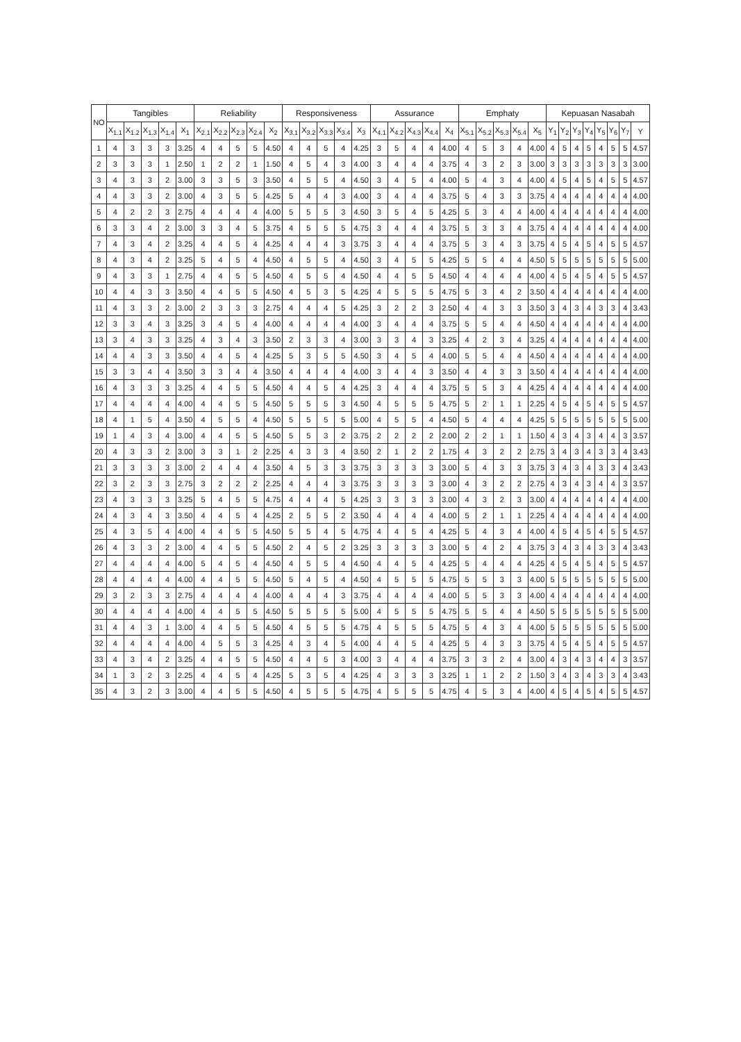| NO | Tangibles | | | | | Reliability | | | | | Responsiveness | | | | | Assurance | | | | | Emphaty | | | | | Kepuasan Nasabah | | | | | | | |
| --- | --- | --- | --- | --- | --- | --- | --- | --- | --- | --- | --- | --- | --- | --- | --- | --- | --- | --- | --- | --- | --- | --- | --- | --- | --- | --- | --- | --- | --- | --- | --- | --- | --- |
| | X<sub>1.1</sub> | X<sub>1.2</sub> | X<sub>1.3</sub> | X<sub>1.4</sub> | X<sub>1</sub> | X<sub>2.1</sub> | X<sub>2.2</sub> | X<sub>2.3</sub> | X<sub>2.4</sub> | X<sub>2</sub> | X<sub>3.1</sub> | X<sub>3.2</sub> | X<sub>3.3</sub> | X<sub>3.4</sub> | X<sub>3</sub> | X<sub>4.1</sub> | X<sub>4.2</sub> | X<sub>4.3</sub> | X<sub>4.4</sub> | X<sub>4</sub> | X<sub>5.1</sub> | X<sub>5.2</sub> | X<sub>5.3</sub> | X<sub>5.4</sub> | X<sub>5</sub> | Y<sub>1</sub> | Y<sub>2</sub> | Y<sub>3</sub> | Y<sub>4</sub> | Y<sub>5</sub> | Y<sub>6</sub> | Y<sub>7</sub> | Y |
| 1 | 4 | 3 | 3 | 3 | 3.25 | 4 | 4 | 5 | 5 | 4.50 | 4 | 4 | 5 | 4 | 4.25 | 3 | 5 | 4 | 4 | 4.00 | 4 | 5 | 3 | 4 | 4.00 | 4 | 5 | 4 | 5 | 4 | 5 | 5 | 4.57 |
| 2 | 3 | 3 | 3 | 1 | 2.50 | 1 | 2 | 2 | 1 | 1.50 | 4 | 5 | 4 | 3 | 4.00 | 3 | 4 | 4 | 4 | 3.75 | 4 | 3 | 2 | 3 | 3.00 | 3 | 3 | 3 | 3 | 3 | 3 | 3 | 3.00 |
| 3 | 4 | 3 | 3 | 2 | 3.00 | 3 | 3 | 5 | 3 | 3.50 | 4 | 5 | 5 | 4 | 4.50 | 3 | 4 | 5 | 4 | 4.00 | 5 | 4 | 3 | 4 | 4.00 | 4 | 5 | 4 | 5 | 4 | 5 | 5 | 4.57 |
| 4 | 4 | 3 | 3 | 2 | 3.00 | 4 | 3 | 5 | 5 | 4.25 | 5 | 4 | 4 | 3 | 4.00 | 3 | 4 | 4 | 4 | 3.75 | 5 | 4 | 3 | 3 | 3.75 | 4 | 4 | 4 | 4 | 4 | 4 | 4 | 4.00 |
| 5 | 4 | 2 | 2 | 3 | 2.75 | 4 | 4 | 4 | 4 | 4.00 | 5 | 5 | 5 | 3 | 4.50 | 3 | 5 | 4 | 5 | 4.25 | 5 | 3 | 4 | 4 | 4.00 | 4 | 4 | 4 | 4 | 4 | 4 | 4 | 4.00 |
| 6 | 3 | 3 | 4 | 2 | 3.00 | 3 | 3 | 4 | 5 | 3.75 | 4 | 5 | 5 | 5 | 4.75 | 3 | 4 | 4 | 4 | 3.75 | 5 | 3 | 3 | 4 | 3.75 | 4 | 4 | 4 | 4 | 4 | 4 | 4 | 4.00 |
| 7 | 4 | 3 | 4 | 2 | 3.25 | 4 | 4 | 5 | 4 | 4.25 | 4 | 4 | 4 | 3 | 3.75 | 3 | 4 | 4 | 4 | 3.75 | 5 | 3 | 4 | 3 | 3.75 | 4 | 5 | 4 | 5 | 4 | 5 | 5 | 4.57 |
| 8 | 4 | 3 | 4 | 2 | 3.25 | 5 | 4 | 5 | 4 | 4.50 | 4 | 5 | 5 | 4 | 4.50 | 3 | 4 | 5 | 5 | 4.25 | 5 | 5 | 4 | 4 | 4.50 | 5 | 5 | 5 | 5 | 5 | 5 | 5 | 5.00 |
| 9 | 4 | 3 | 3 | 1 | 2.75 | 4 | 4 | 5 | 5 | 4.50 | 4 | 5 | 5 | 4 | 4.50 | 4 | 4 | 5 | 5 | 4.50 | 4 | 4 | 4 | 4 | 4.00 | 4 | 5 | 4 | 5 | 4 | 5 | 5 | 4.57 |
| 10 | 4 | 4 | 3 | 3 | 3.50 | 4 | 4 | 5 | 5 | 4.50 | 4 | 5 | 3 | 5 | 4.25 | 4 | 5 | 5 | 5 | 4.75 | 5 | 3 | 4 | 2 | 3.50 | 4 | 4 | 4 | 4 | 4 | 4 | 4 | 4.00 |
| 11 | 4 | 3 | 3 | 2 | 3.00 | 2 | 3 | 3 | 3 | 2.75 | 4 | 4 | 4 | 5 | 4.25 | 3 | 2 | 2 | 3 | 2.50 | 4 | 4 | 3 | 3 | 3.50 | 3 | 4 | 3 | 4 | 3 | 3 | 4 | 3.43 |
| 12 | 3 | 3 | 4 | 3 | 3.25 | 3 | 4 | 5 | 4 | 4.00 | 4 | 4 | 4 | 4 | 4.00 | 3 | 4 | 4 | 4 | 3.75 | 5 | 5 | 4 | 4 | 4.50 | 4 | 4 | 4 | 4 | 4 | 4 | 4 | 4.00 |
| 13 | 3 | 4 | 3 | 3 | 3.25 | 4 | 3 | 4 | 3 | 3.50 | 2 | 3 | 3 | 4 | 3.00 | 3 | 3 | 4 | 3 | 3.25 | 4 | 2 | 3 | 4 | 3.25 | 4 | 4 | 4 | 4 | 4 | 4 | 4 | 4.00 |
| 14 | 4 | 4 | 3 | 3 | 3.50 | 4 | 4 | 5 | 4 | 4.25 | 5 | 3 | 5 | 5 | 4.50 | 3 | 4 | 5 | 4 | 4.00 | 5 | 5 | 4 | 4 | 4.50 | 4 | 4 | 4 | 4 | 4 | 4 | 4 | 4.00 |
| 15 | 3 | 3 | 4 | 4 | 3.50 | 3 | 3 | 4 | 4 | 3.50 | 4 | 4 | 4 | 4 | 4.00 | 3 | 4 | 4 | 3 | 3.50 | 4 | 4 | 3 | 3 | 3.50 | 4 | 4 | 4 | 4 | 4 | 4 | 4 | 4.00 |
| 16 | 4 | 3 | 3 | 3 | 3.25 | 4 | 4 | 5 | 5 | 4.50 | 4 | 4 | 5 | 4 | 4.25 | 3 | 4 | 4 | 4 | 3.75 | 5 | 5 | 3 | 4 | 4.25 | 4 | 4 | 4 | 4 | 4 | 4 | 4 | 4.00 |
| 17 | 4 | 4 | 4 | 4 | 4.00 | 4 | 4 | 5 | 5 | 4.50 | 5 | 5 | 5 | 3 | 4.50 | 4 | 5 | 5 | 5 | 4.75 | 5 | 2 | 1 | 1 | 2.25 | 4 | 5 | 4 | 5 | 4 | 5 | 5 | 4.57 |
| 18 | 4 | 1 | 5 | 4 | 3.50 | 4 | 5 | 5 | 4 | 4.50 | 5 | 5 | 5 | 5 | 5.00 | 4 | 5 | 5 | 4 | 4.50 | 5 | 4 | 4 | 4 | 4.25 | 5 | 5 | 5 | 5 | 5 | 5 | 5 | 5.00 |
| 19 | 1 | 4 | 3 | 4 | 3.00 | 4 | 4 | 5 | 5 | 4.50 | 5 | 5 | 3 | 2 | 3.75 | 2 | 2 | 2 | 2 | 2.00 | 2 | 2 | 1 | 1 | 1.50 | 4 | 3 | 4 | 3 | 4 | 4 | 3 | 3.57 |
| 20 | 4 | 3 | 3 | 2 | 3.00 | 3 | 3 | 1 | 2 | 2.25 | 4 | 3 | 3 | 4 | 3.50 | 2 | 1 | 2 | 2 | 1.75 | 4 | 3 | 2 | 2 | 2.75 | 3 | 4 | 3 | 4 | 3 | 3 | 4 | 3.43 |
| 21 | 3 | 3 | 3 | 3 | 3.00 | 2 | 4 | 4 | 4 | 3.50 | 4 | 5 | 3 | 3 | 3.75 | 3 | 3 | 3 | 3 | 3.00 | 5 | 4 | 3 | 3 | 3.75 | 3 | 4 | 3 | 4 | 3 | 3 | 4 | 3.43 |
| 22 | 3 | 2 | 3 | 3 | 2.75 | 3 | 2 | 2 | 2 | 2.25 | 4 | 4 | 4 | 3 | 3.75 | 3 | 3 | 3 | 3 | 3.00 | 4 | 3 | 2 | 2 | 2.75 | 4 | 3 | 4 | 3 | 4 | 4 | 3 | 3.57 |
| 23 | 4 | 3 | 3 | 3 | 3.25 | 5 | 4 | 5 | 5 | 4.75 | 4 | 4 | 4 | 5 | 4.25 | 3 | 3 | 3 | 3 | 3.00 | 4 | 3 | 2 | 3 | 3.00 | 4 | 4 | 4 | 4 | 4 | 4 | 4 | 4.00 |
| 24 | 4 | 3 | 4 | 3 | 3.50 | 4 | 4 | 5 | 4 | 4.25 | 2 | 5 | 5 | 2 | 3.50 | 4 | 4 | 4 | 4 | 4.00 | 5 | 2 | 1 | 1 | 2.25 | 4 | 4 | 4 | 4 | 4 | 4 | 4 | 4.00 |
| 25 | 4 | 3 | 5 | 4 | 4.00 | 4 | 4 | 5 | 5 | 4.50 | 5 | 5 | 4 | 5 | 4.75 | 4 | 4 | 5 | 4 | 4.25 | 5 | 4 | 3 | 4 | 4.00 | 4 | 5 | 4 | 5 | 4 | 5 | 5 | 4.57 |
| 26 | 4 | 3 | 3 | 2 | 3.00 | 4 | 4 | 5 | 5 | 4.50 | 2 | 4 | 5 | 2 | 3.25 | 3 | 3 | 3 | 3 | 3.00 | 5 | 4 | 2 | 4 | 3.75 | 3 | 4 | 3 | 4 | 3 | 3 | 4 | 3.43 |
| 27 | 4 | 4 | 4 | 4 | 4.00 | 5 | 4 | 5 | 4 | 4.50 | 4 | 5 | 5 | 4 | 4.50 | 4 | 4 | 5 | 4 | 4.25 | 5 | 4 | 4 | 4 | 4.25 | 4 | 5 | 4 | 5 | 4 | 5 | 5 | 4.57 |
| 28 | 4 | 4 | 4 | 4 | 4.00 | 4 | 4 | 5 | 5 | 4.50 | 5 | 4 | 5 | 4 | 4.50 | 4 | 5 | 5 | 5 | 4.75 | 5 | 5 | 3 | 3 | 4.00 | 5 | 5 | 5 | 5 | 5 | 5 | 5 | 5.00 |
| 29 | 3 | 2 | 3 | 3 | 2.75 | 4 | 4 | 4 | 4 | 4.00 | 4 | 4 | 4 | 3 | 3.75 | 4 | 4 | 4 | 4 | 4.00 | 5 | 5 | 3 | 3 | 4.00 | 4 | 4 | 4 | 4 | 4 | 4 | 4 | 4.00 |
| 30 | 4 | 4 | 4 | 4 | 4.00 | 4 | 4 | 5 | 5 | 4.50 | 5 | 5 | 5 | 5 | 5.00 | 4 | 5 | 5 | 5 | 4.75 | 5 | 5 | 4 | 4 | 4.50 | 5 | 5 | 5 | 5 | 5 | 5 | 5 | 5.00 |
| 31 | 4 | 4 | 3 | 1 | 3.00 | 4 | 4 | 5 | 5 | 4.50 | 4 | 5 | 5 | 5 | 4.75 | 4 | 5 | 5 | 5 | 4.75 | 5 | 4 | 3 | 4 | 4.00 | 5 | 5 | 5 | 5 | 5 | 5 | 5 | 5.00 |
| 32 | 4 | 4 | 4 | 4 | 4.00 | 4 | 5 | 5 | 3 | 4.25 | 4 | 3 | 4 | 5 | 4.00 | 4 | 4 | 5 | 4 | 4.25 | 5 | 4 | 3 | 3 | 3.75 | 4 | 5 | 4 | 5 | 4 | 5 | 5 | 4.57 |
| 33 | 4 | 3 | 4 | 2 | 3.25 | 4 | 4 | 5 | 5 | 4.50 | 4 | 4 | 5 | 3 | 4.00 | 3 | 4 | 4 | 4 | 3.75 | 3 | 3 | 2 | 4 | 3.00 | 4 | 3 | 4 | 3 | 4 | 4 | 3 | 3.57 |
| 34 | 1 | 3 | 2 | 3 | 2.25 | 4 | 4 | 5 | 4 | 4.25 | 5 | 3 | 5 | 4 | 4.25 | 4 | 3 | 3 | 3 | 3.25 | 1 | 1 | 2 | 2 | 1.50 | 3 | 4 | 3 | 4 | 3 | 3 | 4 | 3.43 |
| 35 | 4 | 3 | 2 | 3 | 3.00 | 4 | 4 | 5 | 5 | 4.50 | 4 | 5 | 5 | 5 | 4.75 | 4 | 5 | 5 | 5 | 4.75 | 4 | 5 | 3 | 4 | 4.00 | 4 | 5 | 4 | 5 | 4 | 5 | 5 | 4.57 |